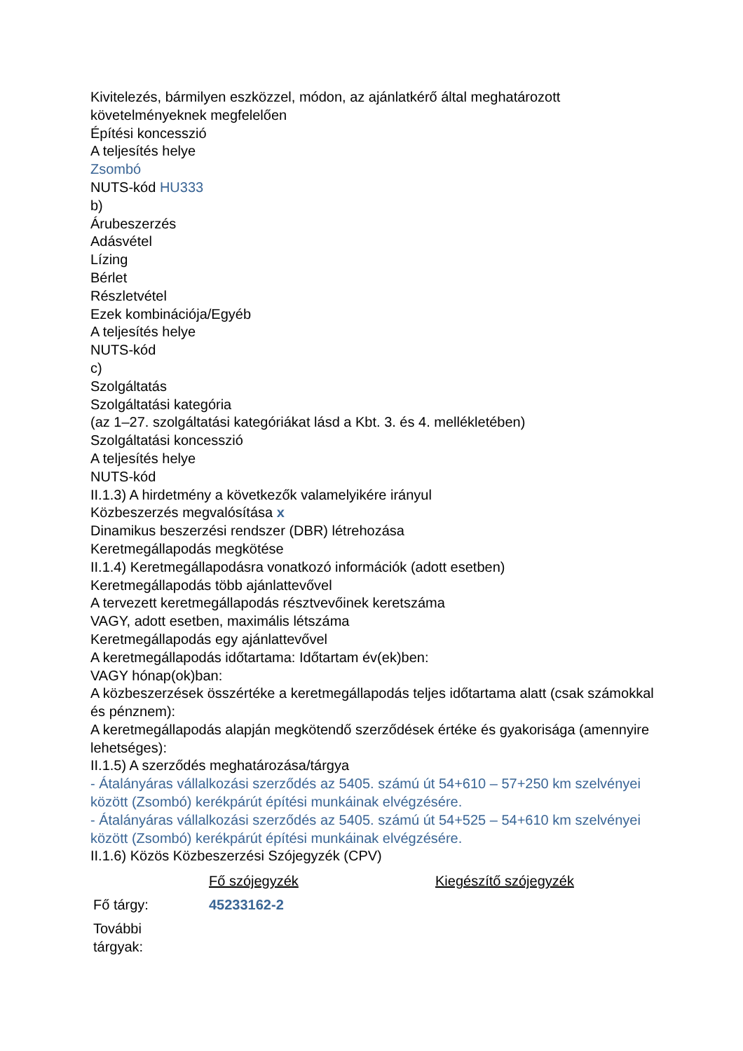Kivitelezés, bármilyen eszközzel, módon, az ajánlatkérő által meghatározott követelményeknek megfelelően
Építési koncesszió
A teljesítés helye
Zsombó
NUTS-kód HU333
b)
Árubeszerzés
Adásvétel
Lízing
Bérlet
Részletvétel
Ezek kombinációja/Egyéb
A teljesítés helye
NUTS-kód
c)
Szolgáltatás
Szolgáltatási kategória
(az 1–27. szolgáltatási kategóriákat lásd a Kbt. 3. és 4. mellékletében)
Szolgáltatási koncesszió
A teljesítés helye
NUTS-kód
II.1.3) A hirdetmény a következők valamelyikére irányul
Közbeszerzés megvalósítása x
Dinamikus beszerzési rendszer (DBR) létrehozása
Keretmegállapodás megkötése
II.1.4) Keretmegállapodásra vonatkozó információk (adott esetben)
Keretmegállapodás több ajánlattevővel
A tervezett keretmegállapodás résztvevőinek keretszáma
VAGY, adott esetben, maximális létszáma
Keretmegállapodás egy ajánlattevővel
A keretmegállapodás időtartama: Időtartam év(ek)ben:
VAGY hónap(ok)ban:
A közbeszerzések összértéke a keretmegállapodás teljes időtartama alatt (csak számokkal és pénznem):
A keretmegállapodás alapján megkötendő szerződések értéke és gyakorisága (amennyire lehetséges):
II.1.5) A szerződés meghatározása/tárgya
- Átalányáras vállalkozási szerződés az 5405. számú út 54+610 – 57+250 km szelvényei között (Zsombó) kerékpárút építési munkáinak elvégzésére.
- Átalányáras vállalkozási szerződés az 5405. számú út 54+525 – 54+610 km szelvényei között (Zsombó) kerékpárút építési munkáinak elvégzésére.
II.1.6) Közös Közbeszerzési Szójegyzék (CPV)
| | Fő szójegyzék | Kiegészítő szójegyzék |
| Fő tárgy: | 45233162-2 | |
| További tárgyak: | | |